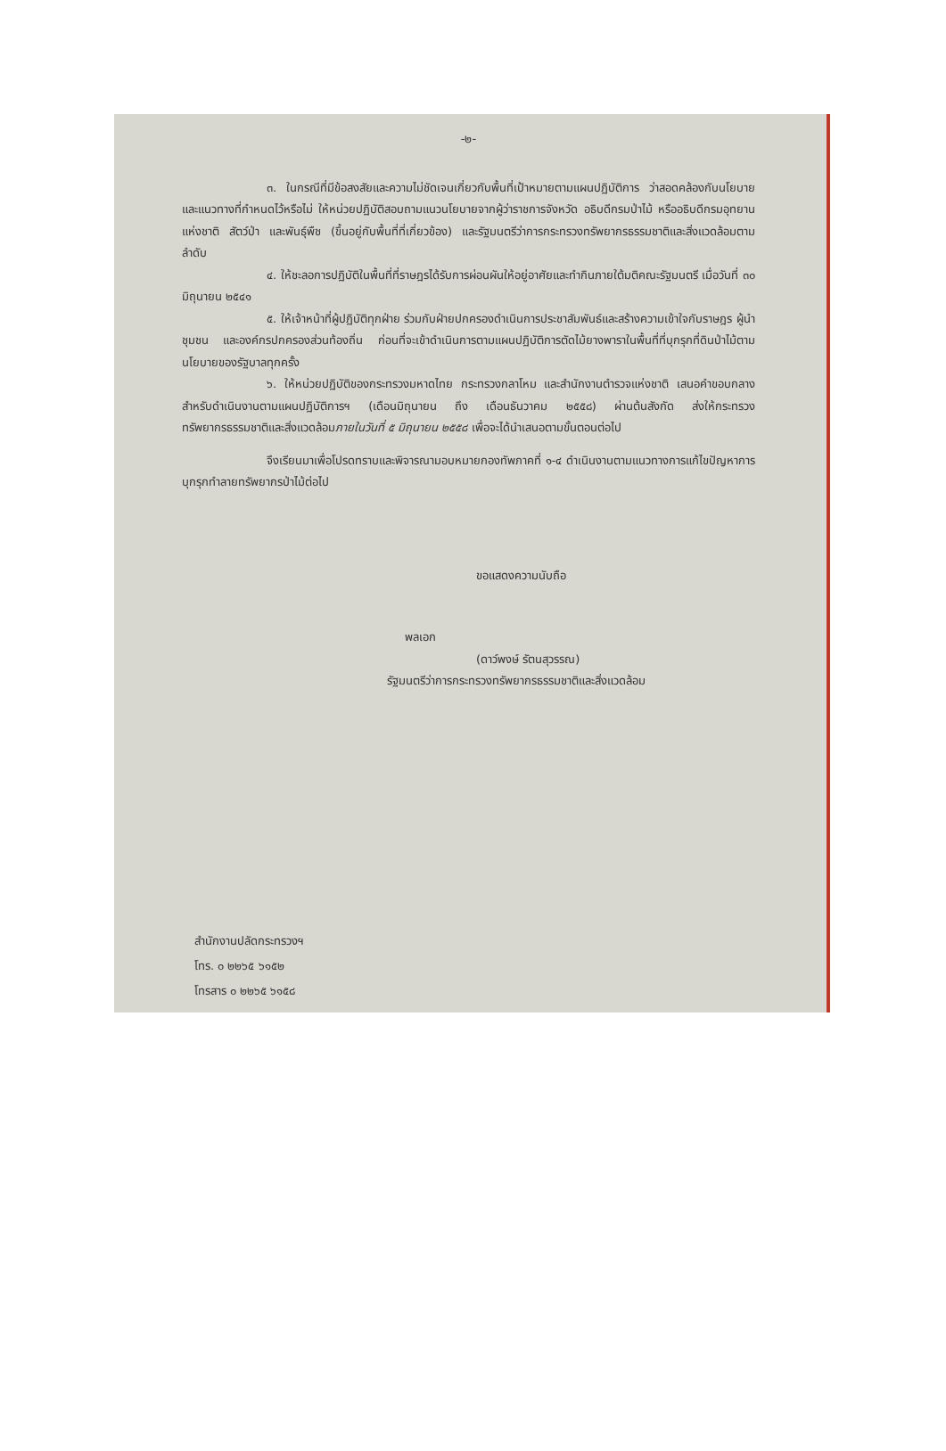-๒-
๓. ในกรณีที่มีข้อสงสัยและความไม่ชัดเจนเกี่ยวกับพื้นที่เป้าหมายตามแผนปฏิบัติการ ว่าสอดคล้องกับนโยบายและแนวทางที่กำหนดไว้หรือไม่ ให้หน่วยปฏิบัติสอบถามแนวนโยบายจากผู้ว่าราชการจังหวัด อธิบดีกรมป่าไม้ หรืออธิบดีกรมอุทยานแห่งชาติ สัตว์ป่า และพันธุ์พืช (ขึ้นอยู่กับพื้นที่ที่เกี่ยวข้อง) และรัฐมนตรีว่าการกระทรวงทรัพยากรธรรมชาติและสิ่งแวดล้อมตามลำดับ
๔. ให้ชะลอการปฏิบัติในพื้นที่ที่ราษฎรได้รับการผ่อนผันให้อยู่อาศัยและทำกินภายใต้มติคณะรัฐมนตรี เมื่อวันที่ ๓๐ มิถุนายน ๒๕๔๑
๕. ให้เจ้าหน้าที่ผู้ปฏิบัติทุกฝ่าย ร่วมกับฝ่ายปกครองดำเนินการประชาสัมพันธ์และสร้างความเข้าใจกับราษฎร ผู้นำชุมชน และองค์กรปกครองส่วนท้องถิ่น ก่อนที่จะเข้าดำเนินการตามแผนปฏิบัติการตัดไม้ยางพาราในพื้นที่ที่บุกรุกที่ดินป่าไม้ตามนโยบายของรัฐบาลทุกครั้ง
๖. ให้หน่วยปฏิบัติของกระทรวงมหาดไทย กระทรวงกลาโหม และสำนักงานตำรวจแห่งชาติ เสนอคำขอบกลางสำหรับดำเนินงานตามแผนปฏิบัติการฯ (เดือนมิถุนายน ถึง เดือนธันวาคม ๒๕๕๘) ผ่านต้นสังกัด ส่งให้กระทรวงทรัพยากรธรรมชาติและสิ่งแวดล้อมภายในวันที่ ๕ มิถุนายน ๒๕๕๘ เพื่อจะได้นำเสนอตามขั้นตอนต่อไป
จึงเรียนมาเพื่อโปรดทราบและพิจารณามอบหมายกองทัพภาคที่ ๑-๔ ดำเนินงานตามแนวทางการแก้ไขปัญหาการบุกรุกทำลายทรัพยากรป่าไม้ต่อไป
ขอแสดงความนับถือ
พลเอก
(ดาว์พงษ์ รัตนสุวรรณ)
รัฐมนตรีว่าการกระทรวงทรัพยากรธรรมชาติและสิ่งแวดล้อม
สำนักงานปลัดกระทรวงฯ
โทร. ๐ ๒๒๖๕ ๖๑๕๒
โทรสาร ๐ ๒๒๖๕ ๖๑๕๘